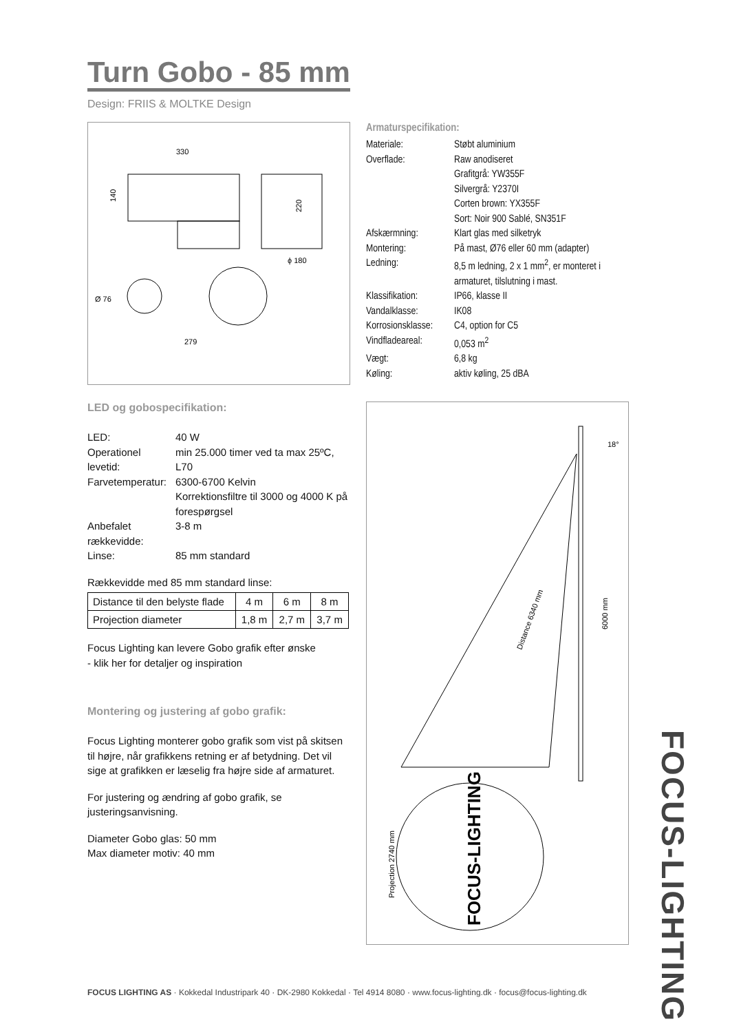Turn Gobo - 85 mm
Design: FRIIS & MOLTKE Design
330
220
140
ϕ 180
Ø 76
279
Armaturspecifikation:
Materiale: Støbt aluminium
Overflade: Raw anodiseret
Grafitgrå: YW355F
Silvergrå: Y2370I
Corten brown: YX355F
Sort: Noir 900 Sablé, SN351F
Afskærmning: Klart glas med silketryk
Montering: På mast, Ø76 eller 60 mm (adapter)
Ledning: 8,5 m ledning, 2 x 1 mm<sup>2</sup>, er monteret i armaturet, tilslutning i mast.
Klassifikation: IP66, klasse II
Vandalklasse: IK08
Korrosionsklasse: C4, option for C5
Vindfladeareal: 0,053 m<sup>2</sup>
Vægt: 6,8 kg
Køling: aktiv køling, 25 dBA
LED og gobospecifikation:
LED: 40 W
Operationel levetid: min 25.000 timer ved ta max 25ºC, L70
Farvetemperatur: 6300-6700 Kelvin
Korrektionsfiltre til 3000 og 4000 K på forespørgsel
Anbefalet rækkevidde: 3-8 m
Linse: 85 mm standard
Rækkevidde med 85 mm standard linse:
| Distance til den belyste flade | 4 m | 6 m | 8 m |
| Projection diameter | 1,8 m | 2,7 m | 3,7 m |
Focus Lighting kan levere Gobo grafik efter ønske
- klik her for detaljer og inspiration
Montering og justering af gobo grafik:
Focus Lighting monterer gobo grafik som vist på skitsen til højre, når grafikkens retning er af betydning. Det vil sige at grafikken er læselig fra højre side af armaturet.
For justering og ændring af gobo grafik, se justeringsanvisning.
Diameter Gobo glas: 50 mm
Max diameter motiv: 40 mm
18°
6000 mm
Distance 6340 mm
Projection 2740 mm
FOCUS-LIGHTING
FOCUS-LIGHTING
FOCUS LIGHTING AS · Kokkedal Industripark 40 · DK-2980 Kokkedal · Tel 4914 8080 · www.focus-lighting.dk · focus@focus-lighting.dk